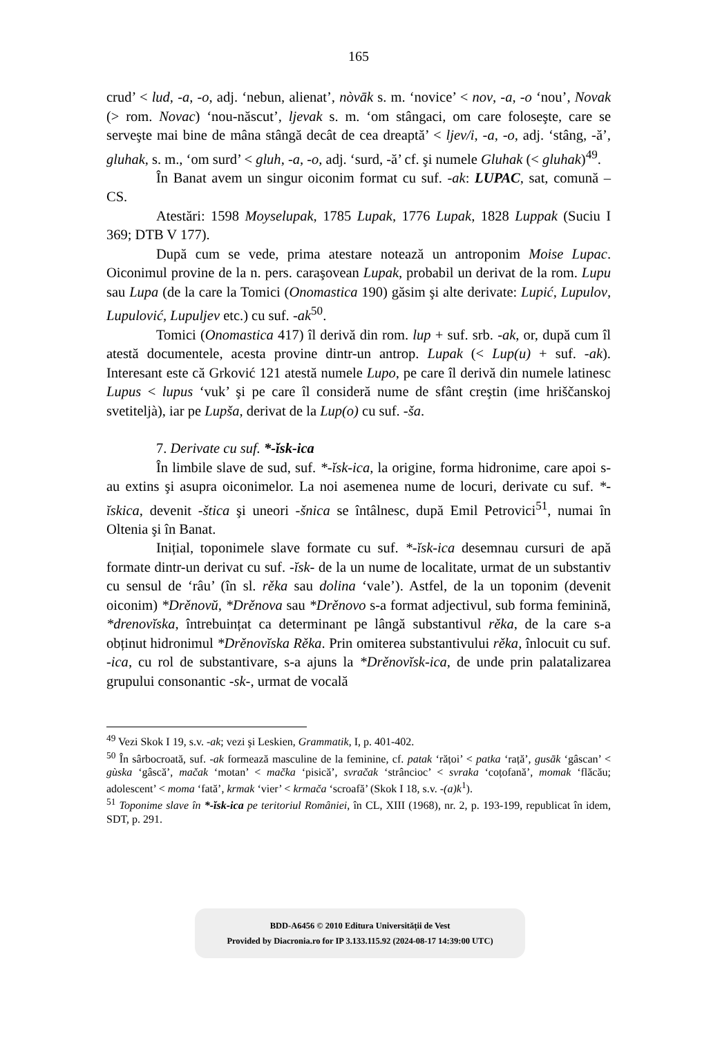165
crud’ < lud, -a, -o, adj. ‘nebun, alienat’, nòvāk s. m. ‘novice’ < nov, -a, -o ‘nou’, Novak (> rom. Novac) ‘nou-născut’, ljevak s. m. ‘om stângaci, om care foloseşte, care se serveşte mai bine de mâna stângă decât de cea dreaptă’ < ljev/i, -a, -o, adj. ‘stâng, -ă’, gluhak, s. m., ‘om surd’ < gluh, -a, -o, adj. ‘surd, -ă’ cf. şi numele Gluhak (< gluhak)<sup>49</sup>.
În Banat avem un singur oiconim format cu suf. -ak: LUPAC, sat, comună – CS.
Atestări: 1598 Moyselupak, 1785 Lupak, 1776 Lupak, 1828 Luppak (Suciu I 369; DTB V 177).
După cum se vede, prima atestare notează un antroponim Moise Lupac. Oiconimul provine de la n. pers. caraşovean Lupak, probabil un derivat de la rom. Lupu sau Lupa (de la care la Tomici (Onomastica 190) găsim şi alte derivate: Lupić, Lupulov, Lupulović, Lupuljev etc.) cu suf. -ak<sup>50</sup>.
Tomici (Onomastica 417) îl derivă din rom. lup + suf. srb. -ak, or, după cum îl atestă documentele, acesta provine dintr-un antrop. Lupak (< Lup(u) + suf. -ak). Interesant este că Grković 121 atestă numele Lupo, pe care îl derivă din numele latinesc Lupus < lupus ‘vuk’ şi pe care îl consideră nume de sfânt creştin (ime hriščanskoj svetitelјà), iar pe Lupša, derivat de la Lup(o) cu suf. -ša.
7. Derivate cu suf. *-ĭsk-ica
În limbile slave de sud, suf. *-ĭsk-ica, la origine, forma hidronime, care apoi s-au extins şi asupra oiconimelor. La noi asemenea nume de locuri, derivate cu suf. *-ĭskica, devenit -štica şi uneori -šnica se întâlnesc, după Emil Petrovici<sup>51</sup>, numai în Oltenia şi în Banat.
Inițial, toponimele slave formate cu suf. *-ĭsk-ica desemnau cursuri de apă formate dintr-un derivat cu suf. -ĭsk- de la un nume de localitate, urmat de un substantiv cu sensul de ‘râu’ (în sl. rěka sau dolina ‘vale’). Astfel, de la un toponim (devenit oiconim) *Drěnovŭ, *Drěnova sau *Drěnovo s-a format adjectivul, sub forma feminină, *drenovĭska, întrebuințat ca determinant pe lângă substantivul rěka, de la care s-a obținut hidronimul *Drěnovĭska Rěka. Prin omiterea substantivului rěka, înlocuit cu suf. -ica, cu rol de substantivare, s-a ajuns la *Drěnovĭsk-ica, de unde prin palatalizarea grupului consonantic -sk-, urmat de vocală
<sup>49</sup> Vezi Skok I 19, s.v. -ak; vezi şi Leskien, Grammatik, I, p. 401-402.
<sup>50</sup> În sârbocroată, suf. -ak formează masculine de la feminine, cf. patak ‘rățoi’ < patka ‘rață’, gusāk ‘gâscan’ < gùska ‘gâscă’, mačak ‘motan’ < mačka ‘pisică’, svračak ‘strâncioc’ < svraka ‘coțofană’, momak ‘flăcău; adolescent’ < moma ‘fată’, krmak ‘vier’ < krmača ‘scroafă’ (Skok I 18, s.v. -(a)k<sup>1</sup>).
<sup>51</sup> Toponime slave în *-ĭsk-ica pe teritoriul României, în CL, XIII (1968), nr. 2, p. 193-199, republicat în idem, SDT, p. 291.
BDD-A6456 © 2010 Editura Universității de Vest
Provided by Diacronia.ro for IP 3.133.115.92 (2024-08-17 14:39:00 UTC)